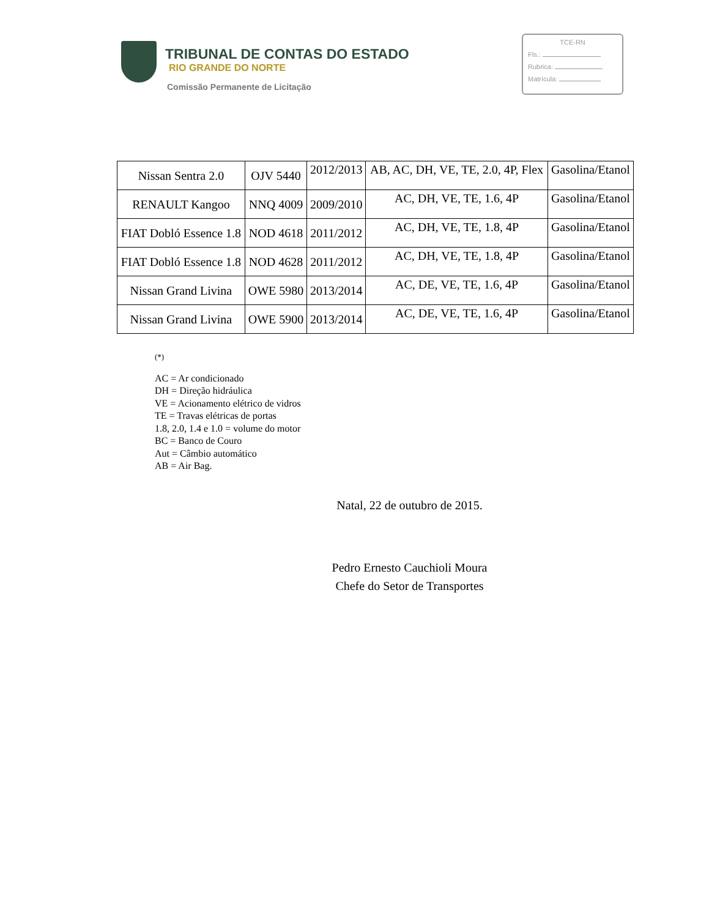TRIBUNAL DE CONTAS DO ESTADO
RIO GRANDE DO NORTE
Comissão Permanente de Licitação
TCE-RN
Fls.:
Rubrica:
Matrícula:
| Nissan Sentra 2.0 | OJV 5440 | 2012/2013 | AB, AC, DH, VE, TE, 2.0, 4P, Flex | Gasolina/Etanol |
| RENAULT Kangoo | NNQ 4009 | 2009/2010 | AC, DH, VE, TE, 1.6, 4P | Gasolina/Etanol |
| FIAT Dobló Essence 1.8 | NOD 4618 | 2011/2012 | AC, DH, VE, TE, 1.8, 4P | Gasolina/Etanol |
| FIAT Dobló Essence 1.8 | NOD 4628 | 2011/2012 | AC, DH, VE, TE, 1.8, 4P | Gasolina/Etanol |
| Nissan Grand Livina | OWE 5980 | 2013/2014 | AC, DE, VE, TE, 1.6, 4P | Gasolina/Etanol |
| Nissan Grand Livina | OWE 5900 | 2013/2014 | AC, DE, VE, TE, 1.6, 4P | Gasolina/Etanol |
(*)
AC = Ar condicionado
DH = Direção hidráulica
VE = Acionamento elétrico de vidros
TE = Travas elétricas de portas
1.8, 2.0, 1.4 e 1.0 = volume do motor
BC = Banco de Couro
Aut = Câmbio automático
AB = Air Bag.
Natal, 22 de outubro de 2015.
Pedro Ernesto Cauchioli Moura
Chefe do Setor de Transportes